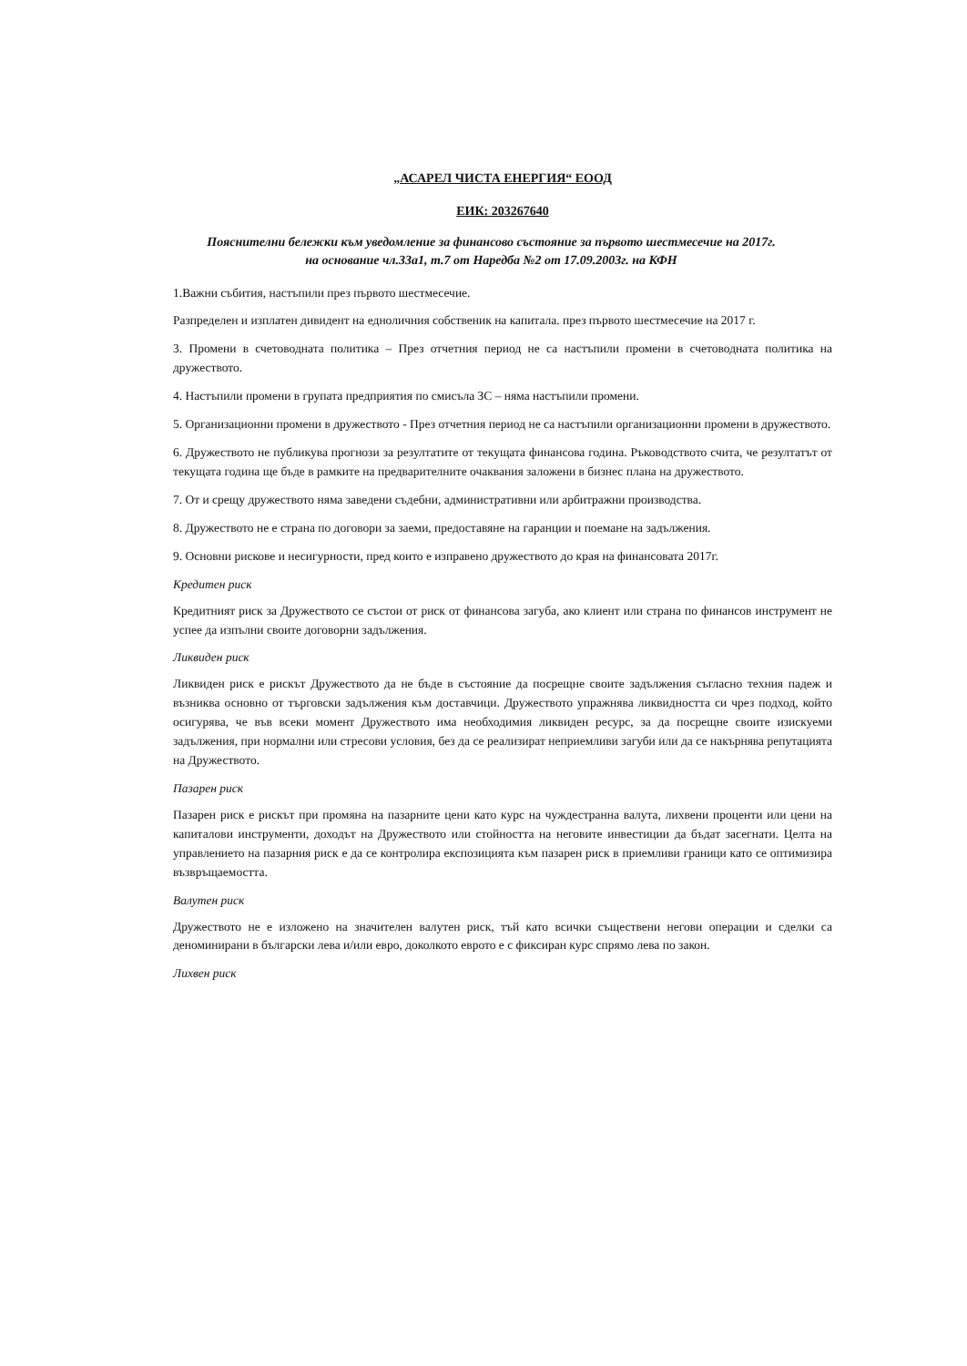„АСАРЕЛ ЧИСТА ЕНЕРГИЯ“ ЕООД
ЕИК: 203267640
Пояснителни бележки към уведомление за финансово състояние за първото шестмесечие на 2017г.
на основание чл.33а1, т.7 от Наредба №2 от 17.09.2003г. на КФН
1.Важни събития, настъпили през първото шестмесечие.
Разпределен и изплатен дивидент на едноличния собственик на капитала. през първото шестмесечие на 2017 г.
3. Промени в счетоводната политика – През отчетния период не са настъпили промени в счетоводната политика на дружеството.
4. Настъпили промени в групата предприятия по смисъла ЗС – няма настъпили промени.
5. Организационни промени в дружеството - През отчетния период не са настъпили организационни промени в дружеството.
6. Дружеството не публикува прогнози за резултатите от текущата финансова година. Ръководството счита, че резултатът от текущата година ще бъде в рамките на предварителните очаквания заложени в бизнес плана на дружеството.
7. От и срещу дружеството няма заведени съдебни, административни или арбитражни производства.
8. Дружеството не е страна по договори за заеми, предоставяне на гаранции и поемане на задължения.
9. Основни рискове и несигурности, пред които е изправено дружеството до края на финансовата 2017г.
Кредитен риск
Кредитният риск за Дружеството се състои от риск от финансова загуба, ако клиент или страна по финансов инструмент не успее да изпълни своите договорни задължения.
Ликвиден риск
Ликвиден риск е рискът Дружеството да не бъде в състояние да посрещне своите задължения съгласно техния падеж и възниква основно от търговски задължения към доставчици. Дружеството упражнява ликвидността си чрез подход, който осигурява, че във всеки момент Дружеството има необходимия ликвиден ресурс, за да посрещне своите изискуеми задължения, при нормални или стресови условия, без да се реализират неприемливи загуби или да се накърнява репутацията на Дружеството.
Пазарен риск
Пазарен риск е рискът при промяна на пазарните цени като курс на чуждестранна валута, лихвени проценти или цени на капиталови инструменти, доходът на Дружеството или стойността на неговите инвестиции да бъдат засегнати. Целта на управлението на пазарния риск е да се контролира експозицията към пазарен риск в приемливи граници като се оптимизира възвръщаемостта.
Валутен риск
Дружеството не е изложено на значителен валутен риск, тъй като всички съществени негови операции и сделки са деноминирани в български лева и/или евро, доколкото еврото е с фиксиран курс спрямо лева по закон.
Лихвен риск